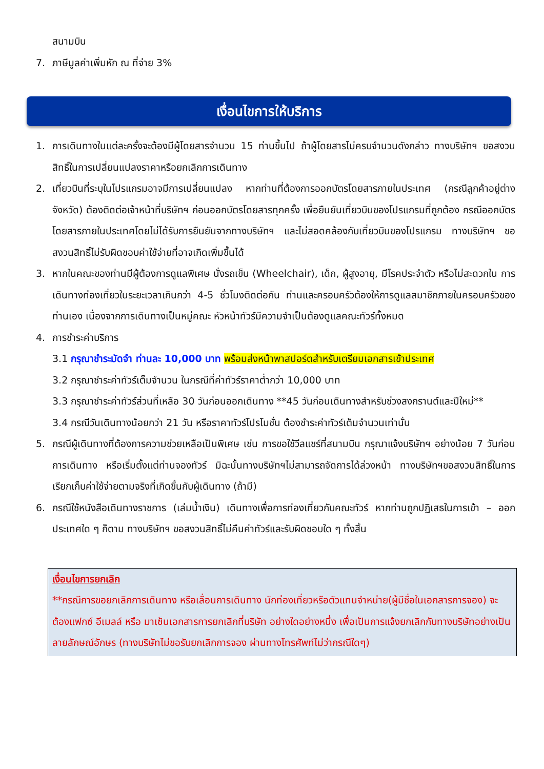สนามบิน
7. ภาษีมูลค่าเพิ่มหัก ณ ที่จ่าย 3%
เงื่อนไขการให้บริการ
1. การเดินทางในแต่ละครั้งจะต้องมีผู้โดยสารจำนวน 15 ท่านขึ้นไป ถ้าผู้โดยสารไม่ครบจำนวนดังกล่าว ทางบริษัทฯ ขอสงวนสิทธิ์ในการเปลี่ยนแปลงราคาหรือยกเลิกการเดินทาง
2. เที่ยวบินที่ระบุในโปรแกรมอาจมีการเปลี่ยนแปลง หากท่านที่ต้องการออกบัตรโดยสารภายในประเทศ (กรณีลูกค้าอยู่ต่างจังหวัด) ต้องติดต่อเจ้าหน้าที่บริษัทฯ ก่อนออกบัตรโดยสารทุกครั้ง เพื่อยืนยันเที่ยวบินของโปรแกรมที่ถูกต้อง กรณีออกบัตรโดยสารภายในประเทศโดยไม่ได้รับการยืนยันจากทางบริษัทฯ และไม่สอดคล้องกับเที่ยวบินของโปรแกรม ทางบริษัทฯ ขอสงวนสิทธิ์ไม่รับผิดชอบค่าใช้จ่ายที่อาจเกิดเพิ่มขึ้นได้
3. หากในคณะของท่านมีผู้ต้องการดูแลพิเศษ นั่งรถเข็น (Wheelchair), เด็ก, ผู้สูงอายุ, มีโรคประจำตัว หรือไม่สะดวกใน การเดินทางท่องเที่ยวในระยะเวลาเกินกว่า 4-5 ชั่วโมงติดต่อกัน ท่านและครอบครัวต้องให้การดูแลสมาชิกภายในครอบครัวของท่านเอง เนื่องจากการเดินทางเป็นหมู่คณะ หัวหน้าทัวร์มีความจำเป็นต้องดูแลคณะทัวร์ทั้งหมด
4. การชำระค่าบริการ
3.1 กรุณาชำระมัดจำ ท่านละ 10,000 บาท พร้อมส่งหน้าพาสปอร์ตสำหรับเตรียมเอกสารเข้าประเทศ
3.2 กรุณาชำระค่าทัวร์เต็มจำนวน ในกรณีที่ค่าทัวร์ราคาต่ำกว่า 10,000 บาท
3.3 กรุณาชำระค่าทัวร์ส่วนที่เหลือ 30 วันก่อนออกเดินทาง **45 วันก่อนเดินทางสำหรับช่วงสงกรานต์และปีใหม่**
3.4 กรณีวันเดินทางน้อยกว่า 21 วัน หรือราคาทัวร์โปรโมชั่น ต้องชำระค่าทัวร์เต็มจำนวนเท่านั้น
5. กรณีผู้เดินทางที่ต้องการความช่วยเหลือเป็นพิเศษ เช่น การขอใช้วีลแชร์ที่สนามบิน กรุณาแจ้งบริษัทฯ อย่างน้อย 7 วันก่อนการเดินทาง หรือเริ่มตั้งแต่ท่านจองทัวร์ มิฉะนั้นทางบริษัทฯไม่สามารถจัดการได้ล่วงหน้า ทางบริษัทฯขอสงวนสิทธิ์ในการเรียกเก็บค่าใช้จ่ายตามจริงที่เกิดขึ้นกับผู้เดินทาง (ถ้ามี)
6. กรณีใช้หนังสือเดินทางราชการ (เล่มน้ำเงิน) เดินทางเพื่อการท่องเที่ยวกับคณะทัวร์ หากท่านถูกปฏิเสธในการเข้า – ออกประเทศใด ๆ ก็ตาม ทางบริษัทฯ ขอสงวนสิทธิ์ไม่คืนค่าทัวร์และรับผิดชอบใด ๆ ทั้งสิ้น
เงื่อนไขการยกเลิก
**กรณีการขอยกเลิกการเดินทาง หรือเลื่อนการเดินทาง นักท่องเที่ยวหรือตัวแทนจำหน่าย(ผู้มีชื่อในเอกสารการจอง) จะต้องแฟกซ์ อีเมลล์ หรือ มาเซ็นเอกสารการยกเลิกที่บริษัท อย่างใดอย่างหนึ่ง เพื่อเป็นการแจ้งยกเลิกกับทางบริษัทอย่างเป็นลายลักษณ์อักษร (ทางบริษัทไม่ขอรับยกเลิกการจอง ผ่านทางโทรศัพท์ไม่ว่ากรณีใดๆ)